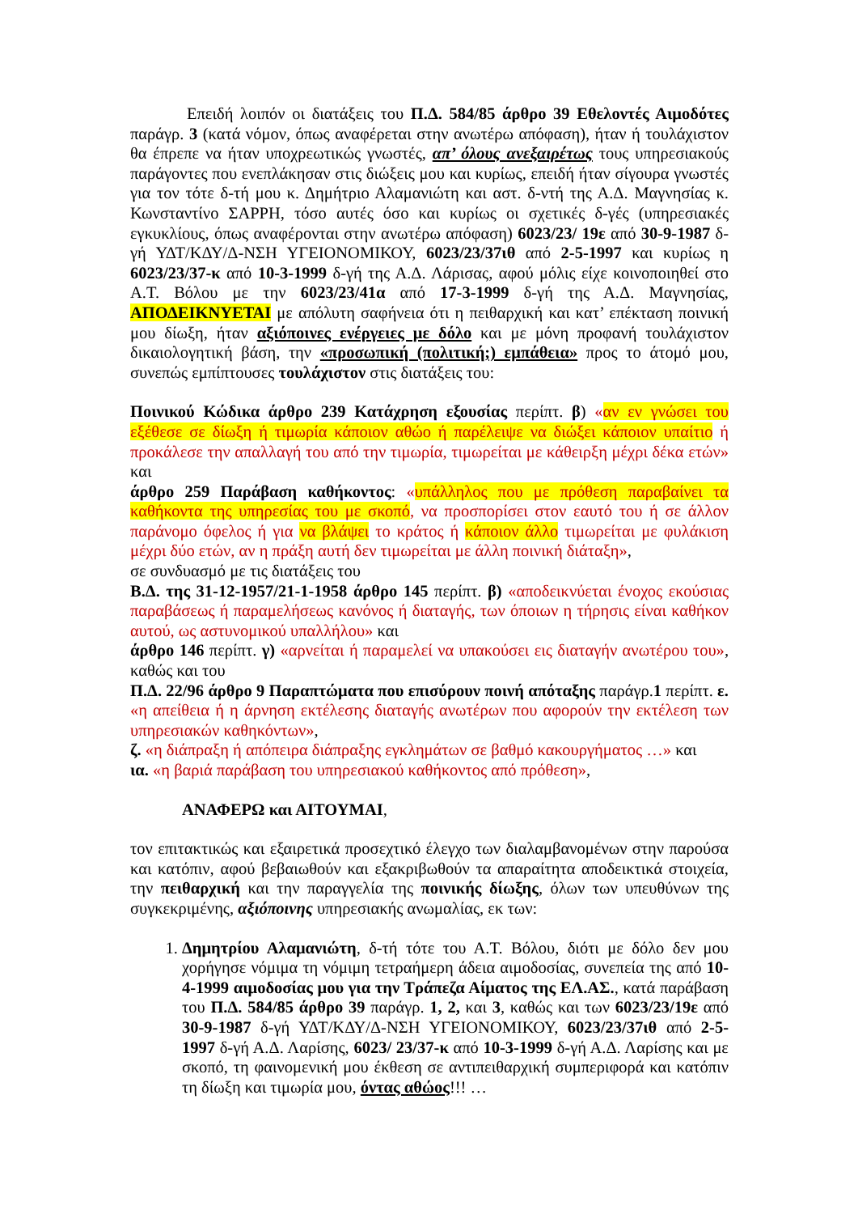Επειδή λοιπόν οι διατάξεις του Π.Δ. 584/85 άρθρο 39 Εθελοντές Αιμοδότες παράγρ. 3 (κατά νόμον, όπως αναφέρεται στην ανωτέρω απόφαση), ήταν ή τουλάχιστον θα έπρεπε να ήταν υποχρεωτικώς γνωστές, απ’ όλους ανεξαιρέτως τους υπηρεσιακούς παράγοντες που ενεπλάκησαν στις διώξεις μου και κυρίως, επειδή ήταν σίγουρα γνωστές για τον τότε δ-τή μου κ. Δημήτριο Αλαμανιώτη και αστ. δ-ντή της Α.Δ. Μαγνησίας κ. Κωνσταντίνο ΣΑΡΡΗ, τόσο αυτές όσο και κυρίως οι σχετικές δ-γές (υπηρεσιακές εγκυκλίους, όπως αναφέρονται στην ανωτέρω απόφαση) 6023/23/ 19ε από 30-9-1987 δ-γή ΥΔΤ/ΚΔΥ/Δ-ΝΣΗ ΥΓΕΙΟΝΟΜΙΚΟΥ, 6023/23/37ιθ από 2-5-1997 και κυρίως η 6023/23/37-κ από 10-3-1999 δ-γή της Α.Δ. Λάρισας, αφού μόλις είχε κοινοποιηθεί στο Α.Τ. Βόλου με την 6023/23/41α από 17-3-1999 δ-γή της Α.Δ. Μαγνησίας, ΑΠΟΔΕΙΚΝΥΕΤΑΙ με απόλυτη σαφήνεια ότι η πειθαρχική και κατ’ επέκταση ποινική μου δίωξη, ήταν αξιόποινες ενέργειες με δόλο και με μόνη προφανή τουλάχιστον δικαιολογητική βάση, την «προσωπική (πολιτική;) εμπάθεια» προς το άτομό μου, συνεπώς εμπίπτουσες τουλάχιστον στις διατάξεις του:
Ποινικού Κώδικα άρθρο 239 Κατάχρηση εξουσίας περίπτ. β) «αν εν γνώσει του εξέθεσε σε δίωξη ή τιμωρία κάποιον αθώο ή παρέλειψε να διώξει κάποιον υπαίτιο ή προκάλεσε την απαλλαγή του από την τιμωρία, τιμωρείται με κάθειρξη μέχρι δέκα ετών» και
άρθρο 259 Παράβαση καθήκοντος: «υπάλληλος που με πρόθεση παραβαίνει τα καθήκοντα της υπηρεσίας του με σκοπό, να προσπορίσει στον εαυτό του ή σε άλλον παράνομο όφελος ή για να βλάψει το κράτος ή κάποιον άλλο τιμωρείται με φυλάκιση μέχρι δύο ετών, αν η πράξη αυτή δεν τιμωρείται με άλλη ποινική διάταξη»,
σε συνδυασμό με τις διατάξεις του
Β.Δ. της 31-12-1957/21-1-1958 άρθρο 145 περίπτ. β) «αποδεικνύεται ένοχος εκούσιας παραβάσεως ή παραμελήσεως κανόνος ή διαταγής, των όποιων η τήρησις είναι καθήκον αυτού, ως αστυνομικού υπαλλήλου» και
άρθρο 146 περίπτ. γ) «αρνείται ή παραμελεί να υπακούσει εις διαταγήν ανωτέρου του», καθώς και του
Π.Δ. 22/96 άρθρο 9 Παραπτώματα που επισύρουν ποινή απόταξης παράγρ.1 περίπτ. ε. «η απείθεια ή η άρνηση εκτέλεσης διαταγής ανωτέρων που αφορούν την εκτέλεση των υπηρεσιακών καθηκόντων»,
ζ. «η διάπραξη ή απόπειρα διάπραξης εγκλημάτων σε βαθμό κακουργήματος …» και
ια. «η βαριά παράβαση του υπηρεσιακού καθήκοντος από πρόθεση»,
ΑΝΑΦΕΡΩ και ΑΙΤΟΥΜΑΙ,
τον επιτακτικώς και εξαιρετικά προσεχτικό έλεγχο των διαλαμβανομένων στην παρούσα και κατόπιν, αφού βεβαιωθούν και εξακριβωθούν τα απαραίτητα αποδεικτικά στοιχεία, την πειθαρχική και την παραγγελία της ποινικής δίωξης, όλων των υπευθύνων της συγκεκριμένης, αξιόποινης υπηρεσιακής ανωμαλίας, εκ των:
1. Δημητρίου Αλαμανιώτη, δ-τή τότε του Α.Τ. Βόλου, διότι με δόλο δεν μου χορήγησε νόμιμα τη νόμιμη τετραήμερη άδεια αιμοδοσίας, συνεπεία της από 10-4-1999 αιμοδοσίας μου για την Τράπεζα Αίματος της ΕΛ.ΑΣ., κατά παράβαση του Π.Δ. 584/85 άρθρο 39 παράγρ. 1, 2, και 3, καθώς και των 6023/23/19ε από 30-9-1987 δ-γή ΥΔΤ/ΚΔΥ/Δ-ΝΣΗ ΥΓΕΙΟΝΟΜΙΚΟΥ, 6023/23/37ιθ από 2-5-1997 δ-γή Α.Δ. Λαρίσης, 6023/ 23/37-κ από 10-3-1999 δ-γή Α.Δ. Λαρίσης και με σκοπό, τη φαινομενική μου έκθεση σε αντιπειθαρχική συμπεριφορά και κατόπιν τη δίωξη και τιμωρία μου, όντας αθώος!!! …